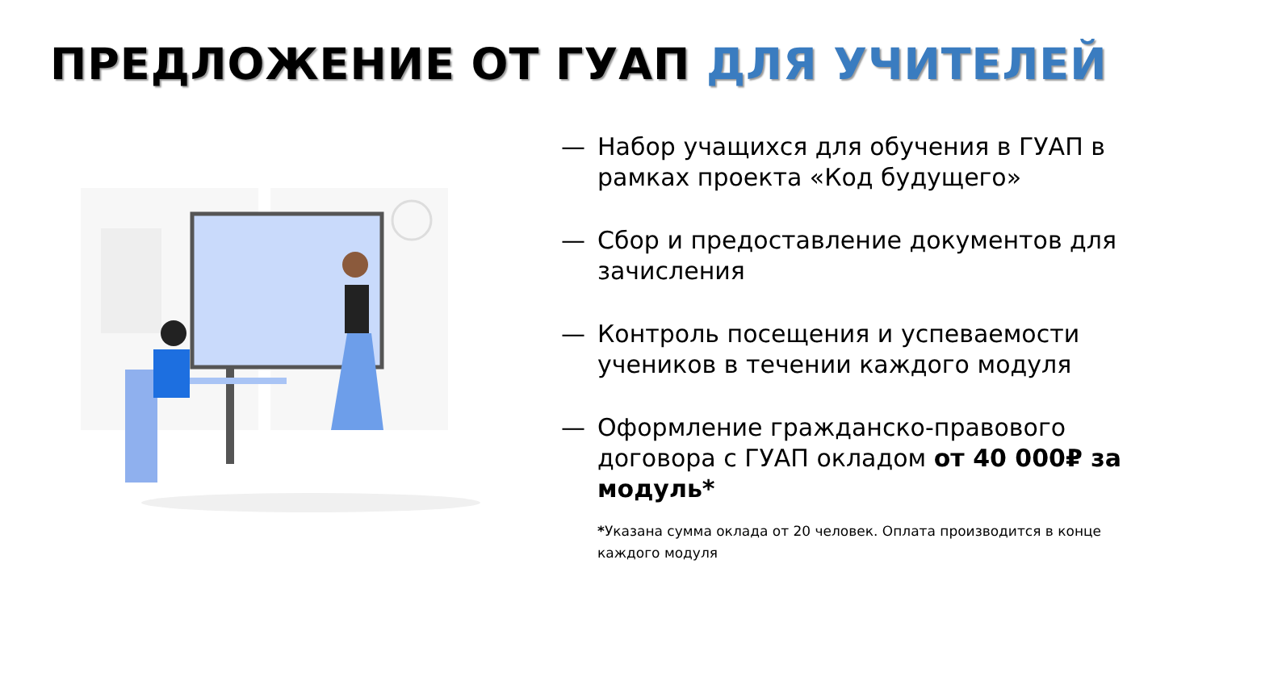ПРЕДЛОЖЕНИЕ ОТ ГУАП ДЛЯ УЧИТЕЛЕЙ
— Набор учащихся для обучения в ГУАП в рамках проекта «Код будущего»
— Сбор и предоставление документов для зачисления
— Контроль посещения и успеваемости учеников в течении каждого модуля
— Оформление гражданско-правового договора с ГУАП окладом от 40 000₽ за модуль*
*Указана сумма оклада от 20 человек. Оплата производится в конце каждого модуля